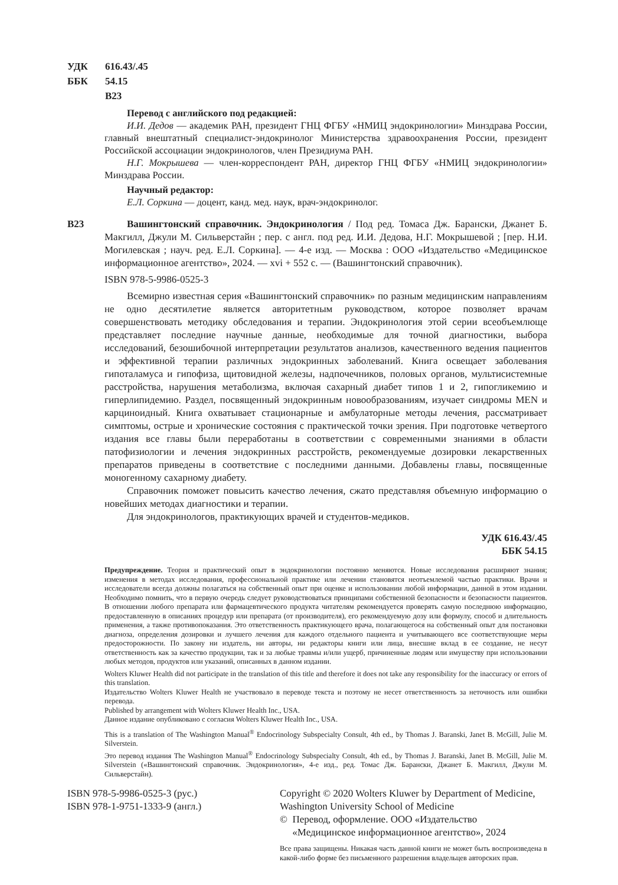УДК 616.43/.45
ББК 54.15
В23
Перевод с английского под редакцией:
И.И. Дедов — академик РАН, президент ГНЦ ФГБУ «НМИЦ эндокринологии» Минздрава России, главный внештатный специалист-эндокринолог Министерства здравоохранения России, президент Российской ассоциации эндокринологов, член Президиума РАН.
Н.Г. Мокрышева — член-корреспондент РАН, директор ГНЦ ФГБУ «НМИЦ эндокринологии» Минздрава России.
Научный редактор:
Е.Л. Соркина — доцент, канд. мед. наук, врач-эндокринолог.
В23 Вашингтонский справочник. Эндокринология / Под ред. Томаса Дж. Барански, Джанет Б. Макгилл, Джули М. Сильверстайн ; пер. с англ. под ред. И.И. Дедова, Н.Г. Мокрышевой ; [пер. Н.И. Могилевская ; науч. ред. Е.Л. Соркина]. — 4-е изд. — Москва : ООО «Издательство «Медицинское информационное агентство», 2024. — xvi + 552 с. — (Вашингтонский справочник).
ISBN 978-5-9986-0525-3
Всемирно известная серия «Вашингтонский справочник» по разным медицинским направлениям не одно десятилетие является авторитетным руководством, которое позволяет врачам совершенствовать методику обследования и терапии. Эндокринология этой серии всеобъемлюще представляет последние научные данные, необходимые для точной диагностики, выбора исследований, безошибочной интерпретации результатов анализов, качественного ведения пациентов и эффективной терапии различных эндокринных заболеваний. Книга освещает заболевания гипоталамуса и гипофиза, щитовидной железы, надпочечников, половых органов, мультисистемные расстройства, нарушения метаболизма, включая сахарный диабет типов 1 и 2, гипогликемию и гиперлипидемию. Раздел, посвященный эндокринным новообразованиям, изучает синдромы MEN и карциноидный. Книга охватывает стационарные и амбулаторные методы лечения, рассматривает симптомы, острые и хронические состояния с практической точки зрения. При подготовке четвертого издания все главы были переработаны в соответствии с современными знаниями в области патофизиологии и лечения эндокринных расстройств, рекомендуемые дозировки лекарственных препаратов приведены в соответствие с последними данными. Добавлены главы, посвященные моногенному сахарному диабету.
Справочник поможет повысить качество лечения, сжато представляя объемную информацию о новейших методах диагностики и терапии.
Для эндокринологов, практикующих врачей и студентов-медиков.
УДК 616.43/.45
ББК 54.15
Предупреждение. Теория и практический опыт в эндокринологии постоянно меняются. Новые исследования расширяют знания; изменения в методах исследования, профессиональной практике или лечении становятся неотъемлемой частью практики. Врачи и исследователи всегда должны полагаться на собственный опыт при оценке и использовании любой информации, данной в этом издании. Необходимо помнить, что в первую очередь следует руководствоваться принципами собственной безопасности и безопасности пациентов. В отношении любого препарата или фармацевтического продукта читателям рекомендуется проверять самую последнюю информацию, предоставленную в описаниях процедур или препарата (от производителя), его рекомендуемую дозу или формулу, способ и длительность применения, а также противопоказания. Это ответственность практикующего врача, полагающегося на собственный опыт для постановки диагноза, определения дозировки и лучшего лечения для каждого отдельного пациента и учитывающего все соответствующие меры предосторожности. По закону ни издатель, ни авторы, ни редакторы книги или лица, внесшие вклад в ее создание, не несут ответственность как за качество продукции, так и за любые травмы и/или ущерб, причиненные людям или имуществу при использовании любых методов, продуктов или указаний, описанных в данном издании.
Wolters Kluwer Health did not participate in the translation of this title and therefore it does not take any responsibility for the inaccuracy or errors of this translation.
Издательство Wolters Kluwer Health не участвовало в переводе текста и поэтому не несет ответственность за неточность или ошибки перевода.
Published by arrangement with Wolters Kluwer Health Inc., USA.
Данное издание опубликовано с согласия Wolters Kluwer Health Inc., USA.
This is a translation of The Washington Manual<sup>®</sup> Endocrinology Subspecialty Consult, 4th ed., by Thomas J. Baranski, Janet B. McGill, Julie M. Silverstein.
Это перевод издания The Washington Manual<sup>®</sup> Endocrinology Subspecialty Consult, 4th ed., by Thomas J. Baranski, Janet B. McGill, Julie M. Silverstein («Вашингтонский справочник. Эндокринология», 4-е изд., ред. Томас Дж. Барански, Джанет Б. Макгилл, Джули М. Сильверстайн).
ISBN 978-5-9986-0525-3 (рус.)
ISBN 978-1-9751-1333-9 (англ.)
Copyright © 2020 Wolters Kluwer by Department of Medicine, Washington University School of Medicine
© Перевод, оформление. ООО «Издательство
«Медицинское информационное агентство», 2024
Все права защищены. Никакая часть данной книги не может быть воспроизведена в какой-либо форме без письменного разрешения владельцев авторских прав.